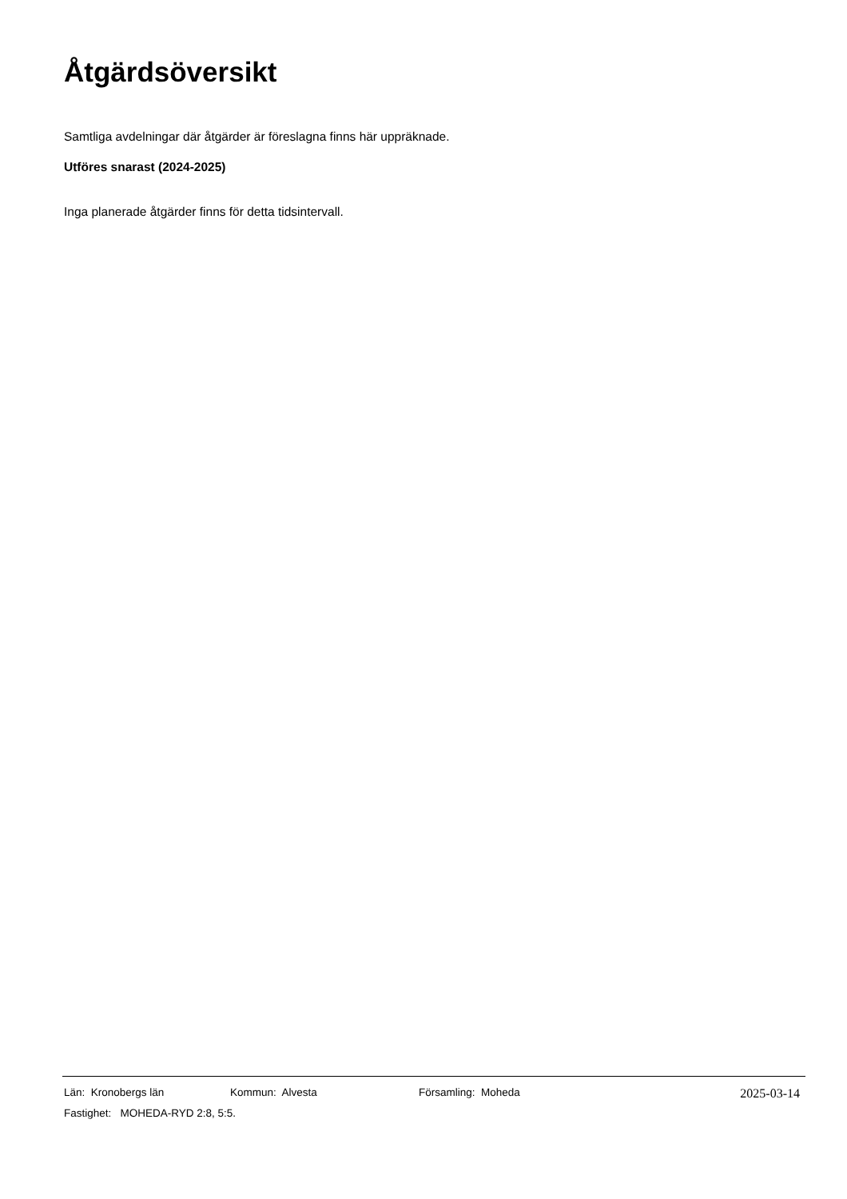Åtgärdsöversikt
Samtliga avdelningar där åtgärder är föreslagna finns här uppräknade.
Utföres snarast (2024-2025)
Inga planerade åtgärder finns för detta tidsintervall.
Län: Kronobergs län Kommun: Alvesta Församling: Moheda 2025-03-14
Fastighet: MOHEDA-RYD 2:8, 5:5.